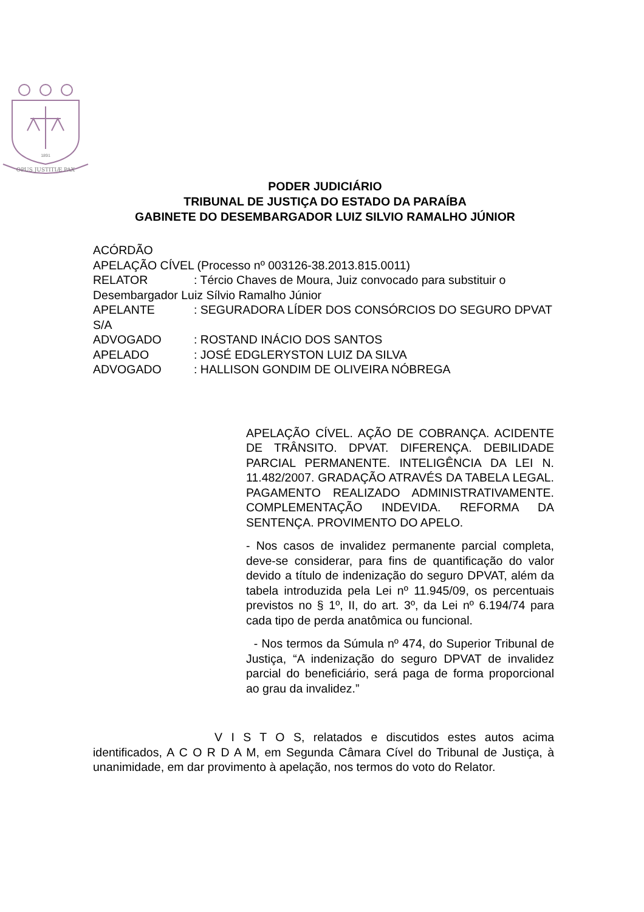OPUS JUSTITIÆ PAX
1891
PODER JUDICIÁRIO
TRIBUNAL DE JUSTIÇA DO ESTADO DA PARAÍBA
GABINETE DO DESEMBARGADOR LUIZ SILVIO RAMALHO JÚNIOR
ACÓRDÃO
APELAÇÃO CÍVEL (Processo nº 003126-38.2013.815.0011)
RELATOR: Tércio Chaves de Moura, Juiz convocado para substituir o Desembargador Luiz Sílvio Ramalho Júnior
APELANTE: SEGURADORA LÍDER DOS CONSÓRCIOS DO SEGURO DPVAT S/A
ADVOGADO: ROSTAND INÁCIO DOS SANTOS
APELADO: JOSÉ EDGLERYSTON LUIZ DA SILVA
ADVOGADO: HALLISON GONDIM DE OLIVEIRA NÓBREGA
APELAÇÃO CÍVEL. AÇÃO DE COBRANÇA. ACIDENTE DE TRÂNSITO. DPVAT. DIFERENÇA. DEBILIDADE PARCIAL PERMANENTE. INTELIGÊNCIA DA LEI N. 11.482/2007. GRADAÇÃO ATRAVÉS DA TABELA LEGAL. PAGAMENTO REALIZADO ADMINISTRATIVAMENTE. COMPLEMENTAÇÃO INDEVIDA. REFORMA DA SENTENÇA. PROVIMENTO DO APELO.
- Nos casos de invalidez permanente parcial completa, deve-se considerar, para fins de quantificação do valor devido a título de indenização do seguro DPVAT, além da tabela introduzida pela Lei nº 11.945/09, os percentuais previstos no § 1º, II, do art. 3º, da Lei nº 6.194/74 para cada tipo de perda anatômica ou funcional.
- Nos termos da Súmula nº 474, do Superior Tribunal de Justiça, “A indenização do seguro DPVAT de invalidez parcial do beneficiário, será paga de forma proporcional ao grau da invalidez.”
V I S T O S, relatados e discutidos estes autos acima identificados, A C O R D A M, em Segunda Câmara Cível do Tribunal de Justiça, à unanimidade, em dar provimento à apelação, nos termos do voto do Relator.